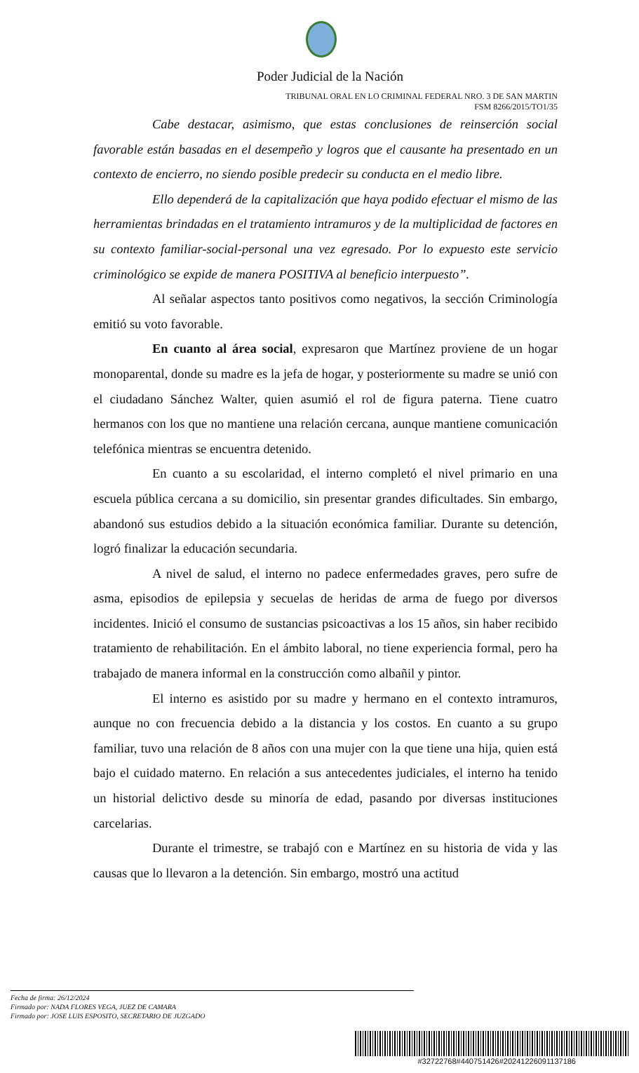Poder Judicial de la Nación
TRIBUNAL ORAL EN LO CRIMINAL FEDERAL NRO. 3 DE SAN MARTIN
FSM 8266/2015/TO1/35
Cabe destacar, asimismo, que estas conclusiones de reinserción social favorable están basadas en el desempeño y logros que el causante ha presentado en un contexto de encierro, no siendo posible predecir su conducta en el medio libre.
Ello dependerá de la capitalización que haya podido efectuar el mismo de las herramientas brindadas en el tratamiento intramuros y de la multiplicidad de factores en su contexto familiar-social-personal una vez egresado. Por lo expuesto este servicio criminológico se expide de manera POSITIVA al beneficio interpuesto”.
Al señalar aspectos tanto positivos como negativos, la sección Criminología emitió su voto favorable.
En cuanto al área social, expresaron que Martínez proviene de un hogar monoparental, donde su madre es la jefa de hogar, y posteriormente su madre se unió con el ciudadano Sánchez Walter, quien asumió el rol de figura paterna. Tiene cuatro hermanos con los que no mantiene una relación cercana, aunque mantiene comunicación telefónica mientras se encuentra detenido.
En cuanto a su escolaridad, el interno completó el nivel primario en una escuela pública cercana a su domicilio, sin presentar grandes dificultades. Sin embargo, abandonó sus estudios debido a la situación económica familiar. Durante su detención, logró finalizar la educación secundaria.
A nivel de salud, el interno no padece enfermedades graves, pero sufre de asma, episodios de epilepsia y secuelas de heridas de arma de fuego por diversos incidentes. Inició el consumo de sustancias psicoactivas a los 15 años, sin haber recibido tratamiento de rehabilitación. En el ámbito laboral, no tiene experiencia formal, pero ha trabajado de manera informal en la construcción como albañil y pintor.
El interno es asistido por su madre y hermano en el contexto intramuros, aunque no con frecuencia debido a la distancia y los costos. En cuanto a su grupo familiar, tuvo una relación de 8 años con una mujer con la que tiene una hija, quien está bajo el cuidado materno. En relación a sus antecedentes judiciales, el interno ha tenido un historial delictivo desde su minoría de edad, pasando por diversas instituciones carcelarias.
Durante el trimestre, se trabajó con e Martínez en su historia de vida y las causas que lo llevaron a la detención. Sin embargo, mostró una actitud
Fecha de firma: 26/12/2024
Firmado por: NADA FLORES VEGA, JUEZ DE CAMARA
Firmado por: JOSE LUIS ESPOSITO, SECRETARIO DE JUZGADO
#32722768#440751426#20241226091137186